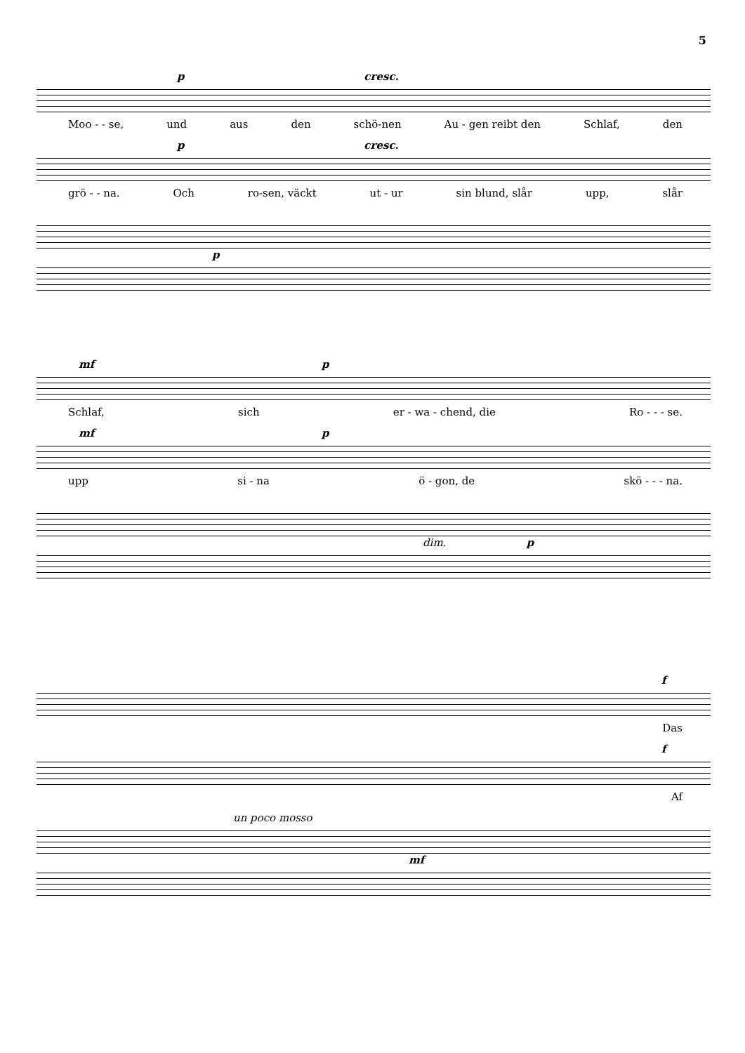5
p cresc.
Moo - - se, und aus den schö-nen Au - gen reibt den Schlaf, den
p cresc.
grö - - na. Och ro-sen, väckt ut - ur sin blund, slår upp, slår
p
mf p
Schlaf, sich er - wa - chend, die Ro - - - se.
mf p
upp si - na ö - gon, de skö - - - na.
dim. p
f
Das
f
Af
un poco mosso
mf